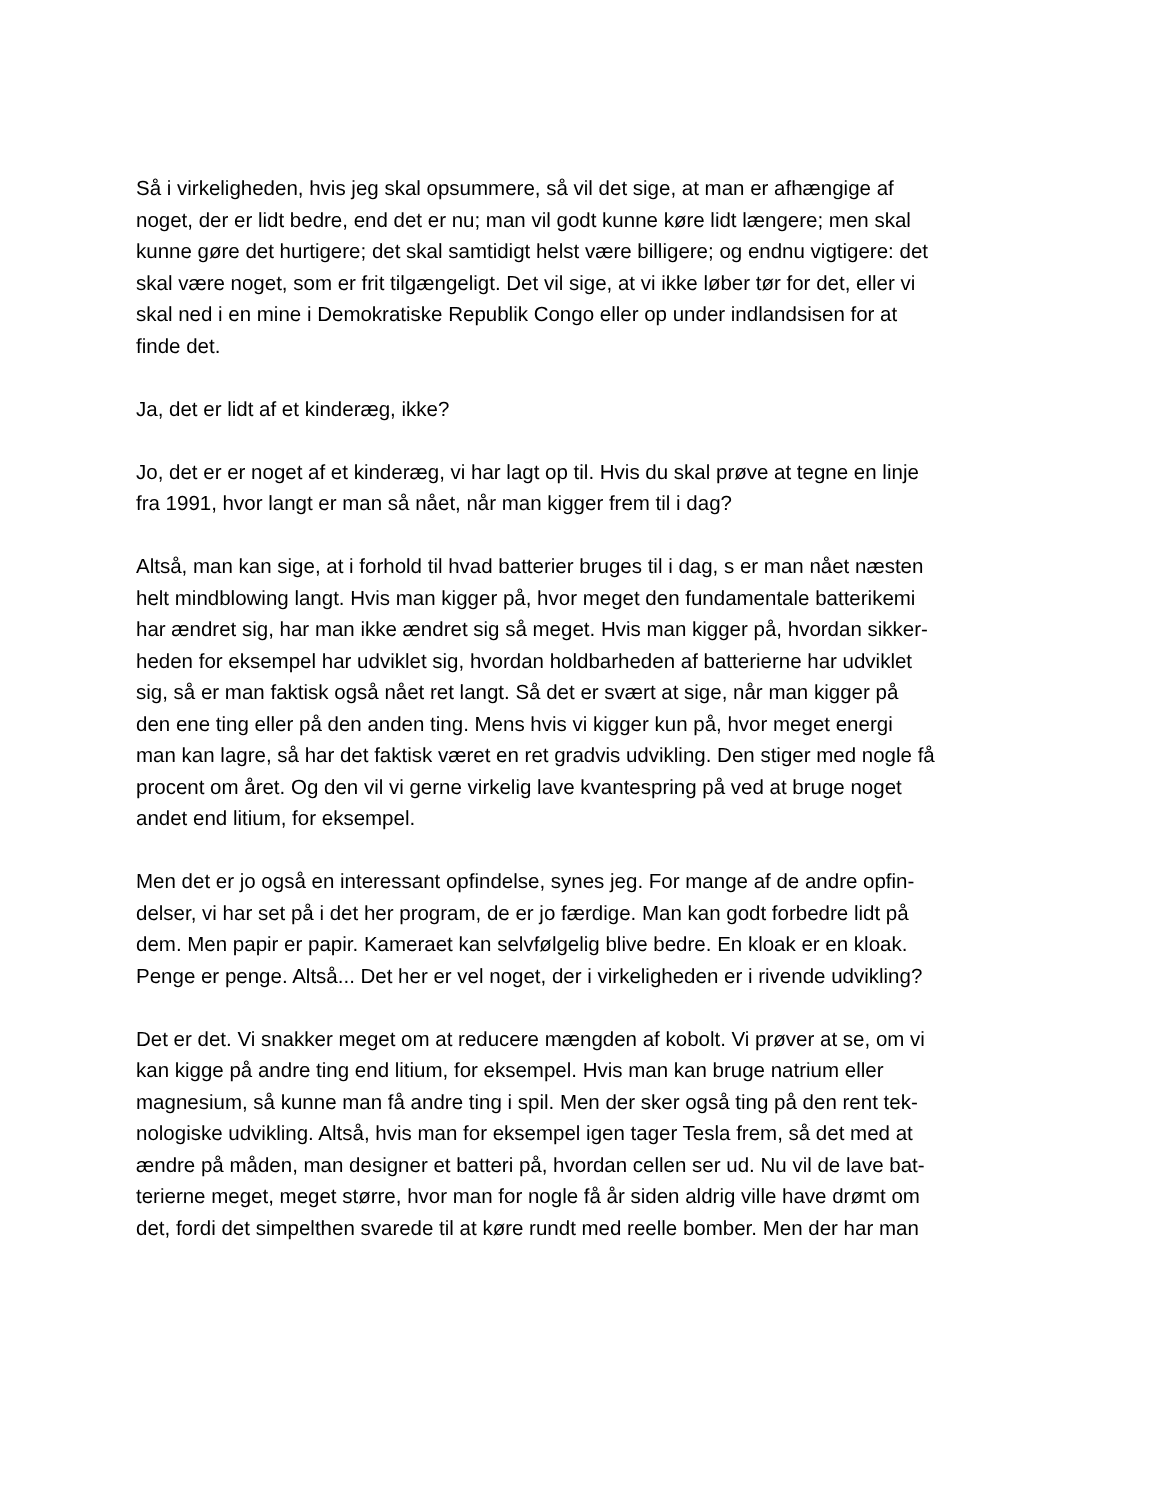Så i virkeligheden, hvis jeg skal opsummere, så vil det sige, at man er afhængige af
noget, der er lidt bedre, end det er nu; man vil godt kunne køre lidt længere; men skal
kunne gøre det hurtigere; det skal samtidigt helst være billigere; og endnu vigtigere: det
skal være noget, som er frit tilgængeligt. Det vil sige, at vi ikke løber tør for det, eller vi
skal ned i en mine i Demokratiske Republik Congo eller op under indlandsisen for at
finde det.
Ja, det er lidt af et kinderæg, ikke?
Jo, det er er noget af et kinderæg, vi har lagt op til. Hvis du skal prøve at tegne en linje
fra 1991, hvor langt er man så nået, når man kigger frem til i dag?
Altså, man kan sige, at i forhold til hvad batterier bruges til i dag, s er man nået næsten
helt mindblowing langt. Hvis man kigger på, hvor meget den fundamentale batterikemi
har ændret sig, har man ikke ændret sig så meget. Hvis man kigger på, hvordan sikker-
heden for eksempel har udviklet sig, hvordan holdbarheden af batterierne har udviklet
sig, så er man faktisk også nået ret langt. Så det er svært at sige, når man kigger på
den ene ting eller på den anden ting. Mens hvis vi kigger kun på, hvor meget energi
man kan lagre, så har det faktisk været en ret gradvis udvikling. Den stiger med nogle få
procent om året. Og den vil vi gerne virkelig lave kvantespring på ved at bruge noget
andet end litium, for eksempel.
Men det er jo også en interessant opfindelse, synes jeg. For mange af de andre opfin-
delser, vi har set på i det her program, de er jo færdige. Man kan godt forbedre lidt på
dem. Men papir er papir. Kameraet kan selvfølgelig blive bedre. En kloak er en kloak.
Penge er penge. Altså... Det her er vel noget, der i virkeligheden er i rivende udvikling?
Det er det. Vi snakker meget om at reducere mængden af kobolt. Vi prøver at se, om vi
kan kigge på andre ting end litium, for eksempel. Hvis man kan bruge natrium eller
magnesium, så kunne man få andre ting i spil. Men der sker også ting på den rent tek-
nologiske udvikling. Altså, hvis man for eksempel igen tager Tesla frem, så det med at
ændre på måden, man designer et batteri på, hvordan cellen ser ud. Nu vil de lave bat-
terierne meget, meget større, hvor man for nogle få år siden aldrig ville have drømt om
det, fordi det simpelthen svarede til at køre rundt med reelle bomber. Men der har man